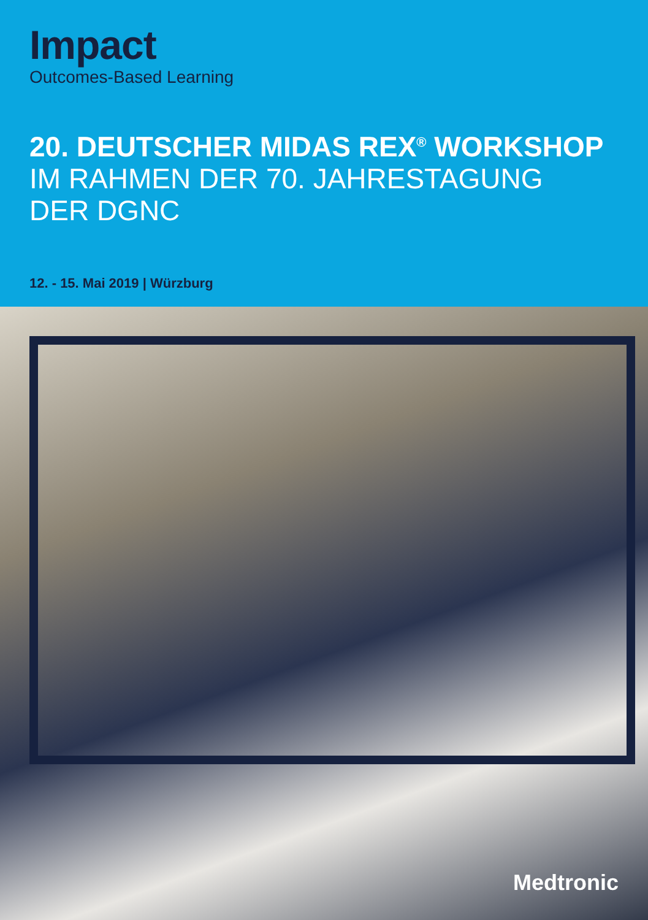Impact
Outcomes-Based Learning
20. DEUTSCHER MIDAS REX<sup>®</sup> WORKSHOP
IM RAHMEN DER 70. JAHRESTAGUNG
DER DGNC
12. - 15. Mai 2019 | Würzburg
Medtronic